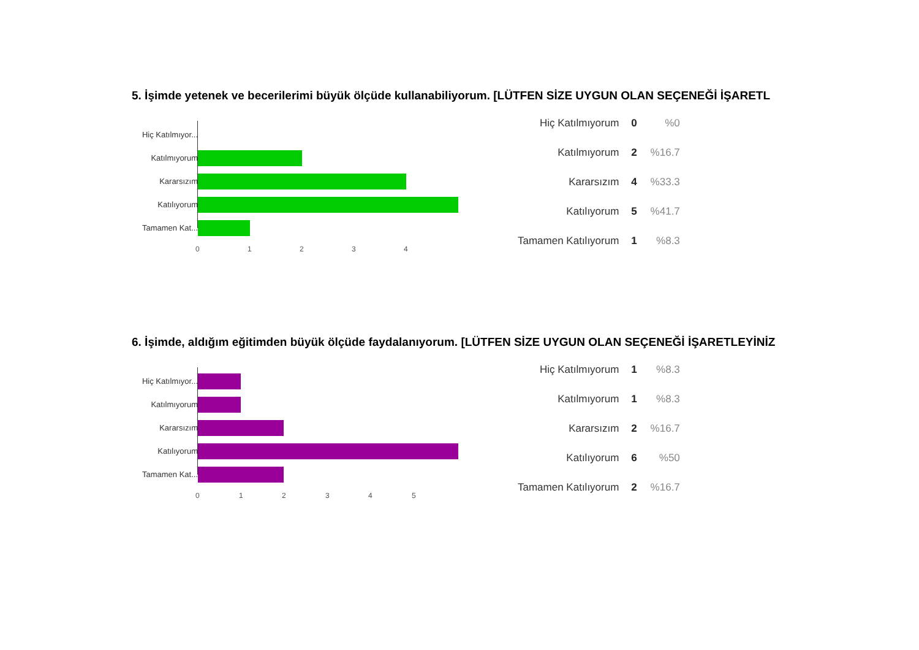5. İşimde yetenek ve becerilerimi büyük ölçüde kullanabiliyorum. [LÜTFEN SİZE UYGUN OLAN SEÇENEĞİ İŞARETL
Hiç Katılmıyor...
Katılmıyorum
Kararsızım
Katılıyorum
Tamamen Kat...
0 1 2 3 4
| Hiç Katılmıyorum | 0 | %0 |
| Katılmıyorum | 2 | %16.7 |
| Kararsızım | 4 | %33.3 |
| Katılıyorum | 5 | %41.7 |
| Tamamen Katılıyorum | 1 | %8.3 |
6. İşimde, aldığım eğitimden büyük ölçüde faydalanıyorum. [LÜTFEN SİZE UYGUN OLAN SEÇENEĞİ İŞARETLEYİNİZ
Hiç Katılmıyor...
Katılmıyorum
Kararsızım
Katılıyorum
Tamamen Kat...
0 1 2 3 4 5
| Hiç Katılmıyorum | 1 | %8.3 |
| Katılmıyorum | 1 | %8.3 |
| Kararsızım | 2 | %16.7 |
| Katılıyorum | 6 | %50 |
| Tamamen Katılıyorum | 2 | %16.7 |